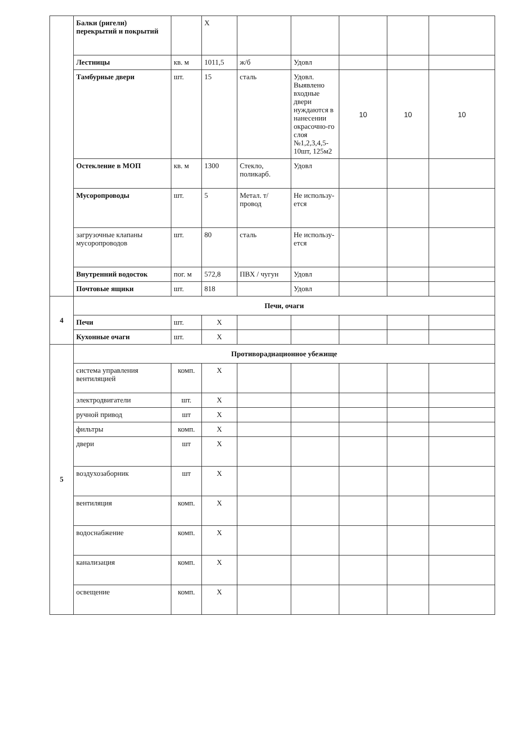| | Балки (ригели) перекрытий и покрытий | | Х | | | | | |
| | Лестницы | кв. м | 1011,5 | ж/б | Удовл | | | |
| | Тамбурные двери | шт. | 15 | сталь | Удовл. Выявлено входные двери нуждаются в нанесении окрасочно-го слоя №1,2,3,4,5-10шт, 125м2 | 10 | 10 | 10 |
| | Остекление в МОП | кв. м | 1300 | Стекло, поликарб. | Удовл | | | |
| | Мусоропроводы | шт. | 5 | Метал. т/провод | Не использу-ется | | | |
| | загрузочные клапаны мусоропроводов | шт. | 80 | сталь | Не использу-ется | | | |
| | Внутренний водосток | пог. м | 572,8 | ПВХ / чугун | Удовл | | | |
| | Почтовые ящики | шт. | 818 | | Удовл | | | |
| 4 | Печи, очаги | | | | | | | |
| | Печи | шт. | Х | | | | | |
| | Кухонные очаги | шт. | Х | | | | | |
| 5 | Противорадиационное убежище | | | | | | | |
| | система управления вентиляцией | комп. | Х | | | | | |
| | электродвигатели | шт. | Х | | | | | |
| | ручной привод | шт | Х | | | | | |
| | фильтры | комп. | Х | | | | | |
| | двери | шт | Х | | | | | |
| | воздухозаборник | шт | Х | | | | | |
| | вентиляция | комп. | Х | | | | | |
| | водоснабжение | комп. | Х | | | | | |
| | канализация | комп. | Х | | | | | |
| | освещение | комп. | Х | | | | | |